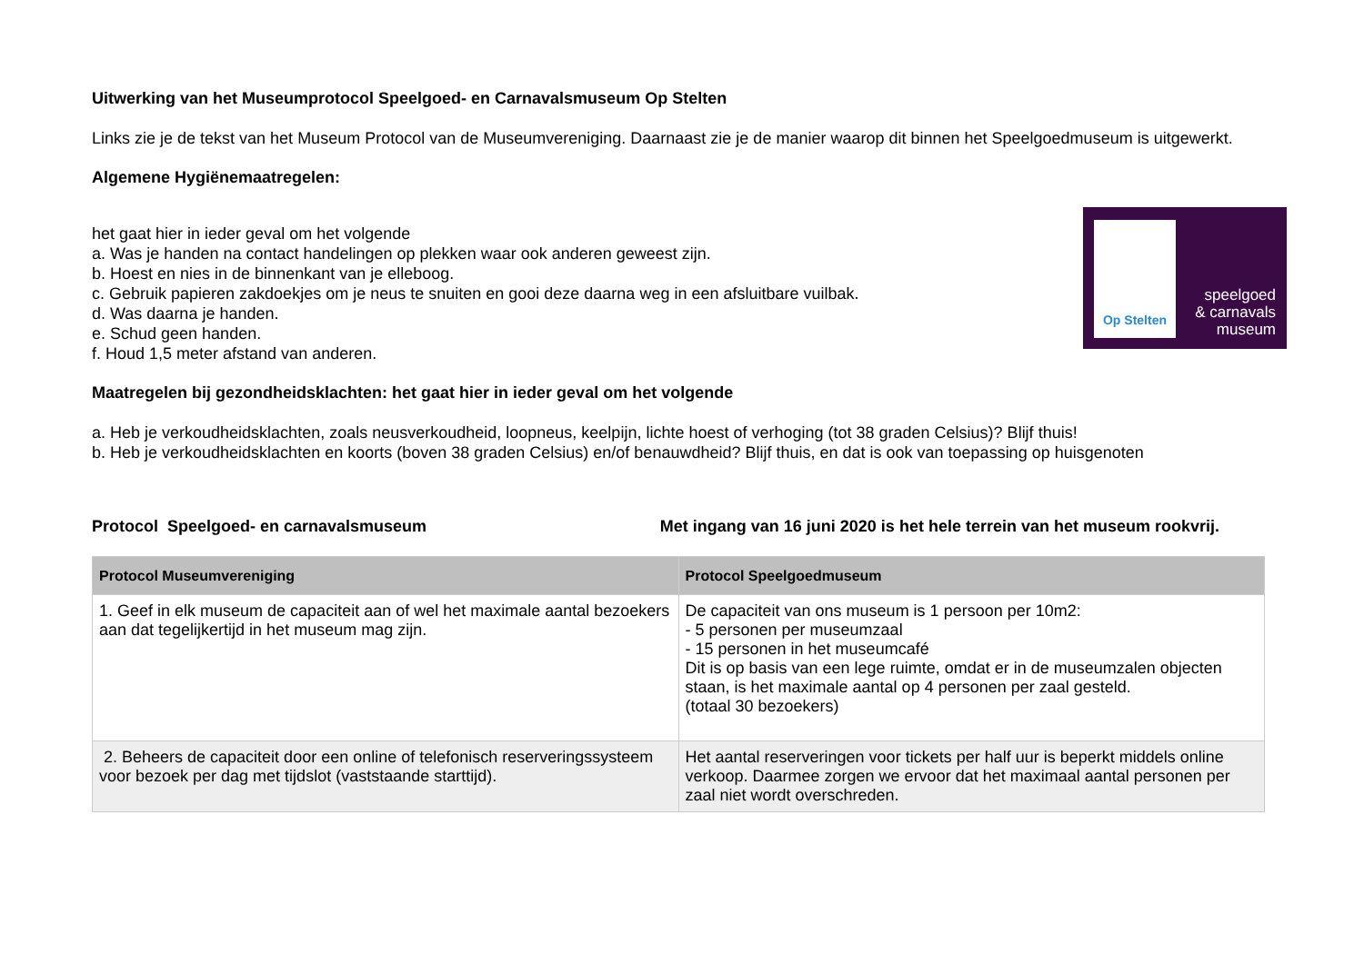Uitwerking van het Museumprotocol Speelgoed- en Carnavalsmuseum Op Stelten
Links zie je de tekst van het Museum Protocol van de Museumvereniging. Daarnaast zie je de manier waarop dit binnen het Speelgoedmuseum is uitgewerkt.
Algemene Hygiënemaatregelen:
het gaat hier in ieder geval om het volgende
a. Was je handen na contact handelingen op plekken waar ook anderen geweest zijn.
b. Hoest en nies in de binnenkant van je elleboog.
c. Gebruik papieren zakdoekjes om je neus te snuiten en gooi deze daarna weg in een afsluitbare vuilbak.
d. Was daarna je handen.
e. Schud geen handen.
f. Houd 1,5 meter afstand van anderen.
Op Stelten
speelgoed
& carnavals
museum
Maatregelen bij gezondheidsklachten: het gaat hier in ieder geval om het volgende
a. Heb je verkoudheidsklachten, zoals neusverkoudheid, loopneus, keelpijn, lichte hoest of verhoging (tot 38 graden Celsius)? Blijf thuis!
b. Heb je verkoudheidsklachten en koorts (boven 38 graden Celsius) en/of benauwdheid? Blijf thuis, en dat is ook van toepassing op huisgenoten
Protocol Speelgoed- en carnavalsmuseum Met ingang van 16 juni 2020 is het hele terrein van het museum rookvrij.
| Protocol Museumvereniging | Protocol Speelgoedmuseum |
| --- | --- |
| 1. Geef in elk museum de capaciteit aan of wel het maximale aantal bezoekers aan dat tegelijkertijd in het museum mag zijn. | De capaciteit van ons museum is 1 persoon per 10m2: - 5 personen per museumzaal - 15 personen in het museumcafé Dit is op basis van een lege ruimte, omdat er in de museumzalen objecten staan, is het maximale aantal op 4 personen per zaal gesteld. (totaal 30 bezoekers) |
| 2. Beheers de capaciteit door een online of telefonisch reserveringssysteem voor bezoek per dag met tijdslot (vaststaande starttijd). | Het aantal reserveringen voor tickets per half uur is beperkt middels online verkoop. Daarmee zorgen we ervoor dat het maximaal aantal personen per zaal niet wordt overschreden. |